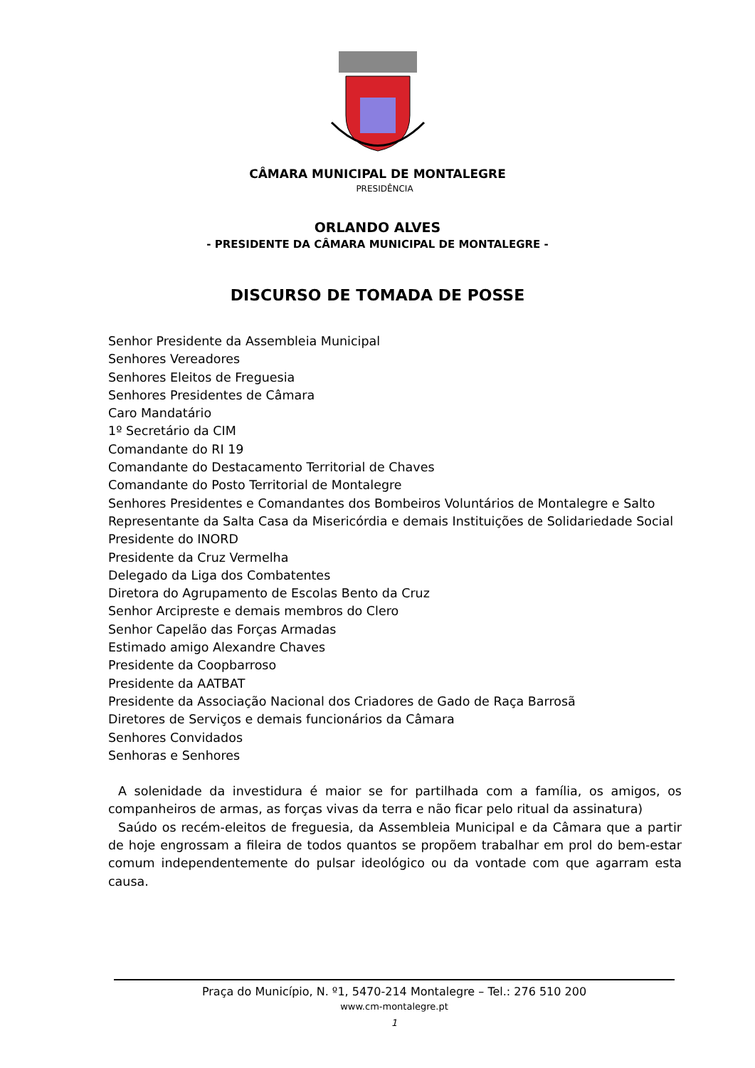CÂMARA MUNICIPAL DE MONTALEGRE
PRESIDÊNCIA
ORLANDO ALVES
- PRESIDENTE DA CÂMARA MUNICIPAL DE MONTALEGRE -
DISCURSO DE TOMADA DE POSSE
Senhor Presidente da Assembleia Municipal
Senhores Vereadores
Senhores Eleitos de Freguesia
Senhores Presidentes de Câmara
Caro Mandatário
1º Secretário da CIM
Comandante do RI 19
Comandante do Destacamento Territorial de Chaves
Comandante do Posto Territorial de Montalegre
Senhores Presidentes e Comandantes dos Bombeiros Voluntários de Montalegre e Salto
Representante da Salta Casa da Misericórdia e demais Instituições de Solidariedade Social
Presidente do INORD
Presidente da Cruz Vermelha
Delegado da Liga dos Combatentes
Diretora do Agrupamento de Escolas Bento da Cruz
Senhor Arcipreste e demais membros do Clero
Senhor Capelão das Forças Armadas
Estimado amigo Alexandre Chaves
Presidente da Coopbarroso
Presidente da AATBAT
Presidente da Associação Nacional dos Criadores de Gado de Raça Barrosã
Diretores de Serviços e demais funcionários da Câmara
Senhores Convidados
Senhoras e Senhores
A solenidade da investidura é maior se for partilhada com a família, os amigos, os companheiros de armas, as forças vivas da terra e não ficar pelo ritual da assinatura)
Saúdo os recém-eleitos de freguesia, da Assembleia Municipal e da Câmara que a partir de hoje engrossam a fileira de todos quantos se propõem trabalhar em prol do bem-estar comum independentemente do pulsar ideológico ou da vontade com que agarram esta causa.
Praça do Município, N. º1, 5470-214 Montalegre – Tel.: 276 510 200
www.cm-montalegre.pt
1